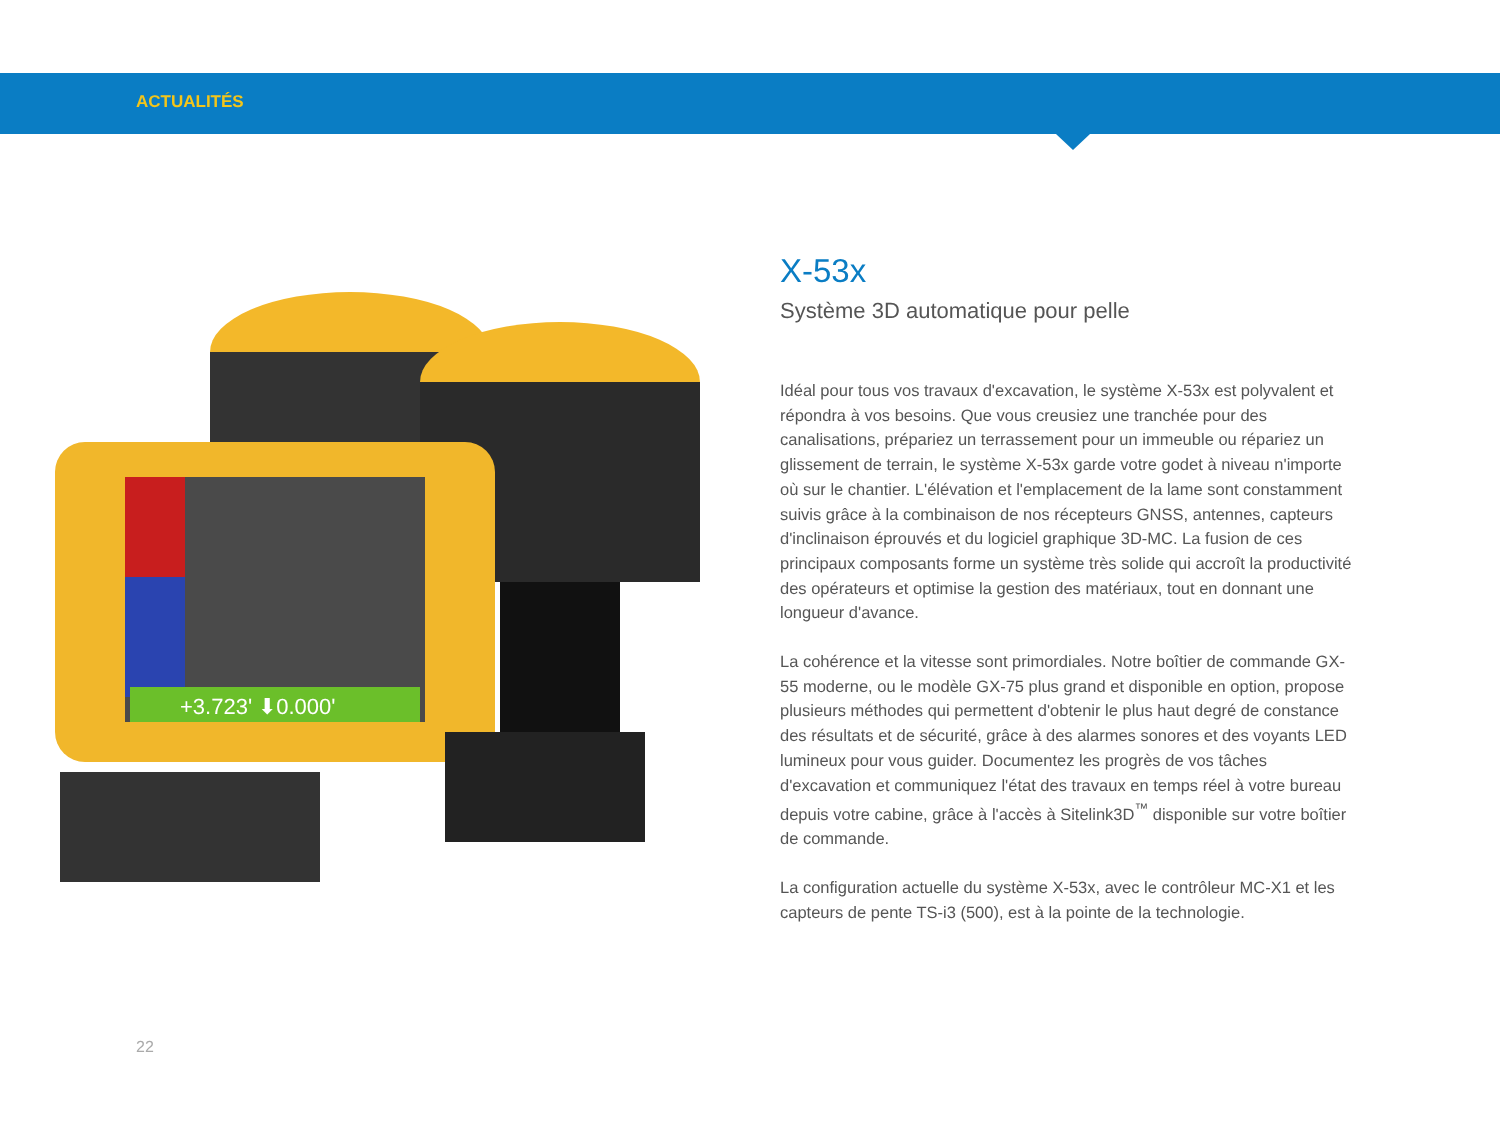ACTUALITÉS
+3.723' ⬇0.000'
X-53x
Système 3D automatique pour pelle
Idéal pour tous vos travaux d'excavation, le système X-53x est polyvalent et répondra à vos besoins. Que vous creusiez une tranchée pour des canalisations, prépariez un terrassement pour un immeuble ou répariez un glissement de terrain, le système X-53x garde votre godet à niveau n'importe où sur le chantier. L'élévation et l'emplacement de la lame sont constamment suivis grâce à la combinaison de nos récepteurs GNSS, antennes, capteurs d'inclinaison éprouvés et du logiciel graphique 3D-MC. La fusion de ces principaux composants forme un système très solide qui accroît la productivité des opérateurs et optimise la gestion des matériaux, tout en donnant une longueur d'avance.
La cohérence et la vitesse sont primordiales. Notre boîtier de commande GX-55 moderne, ou le modèle GX-75 plus grand et disponible en option, propose plusieurs méthodes qui permettent d'obtenir le plus haut degré de constance des résultats et de sécurité, grâce à des alarmes sonores et des voyants LED lumineux pour vous guider. Documentez les progrès de vos tâches d'excavation et communiquez l'état des travaux en temps réel à votre bureau depuis votre cabine, grâce à l'accès à Sitelink3D<sup>™</sup> disponible sur votre boîtier de commande.
La configuration actuelle du système X-53x, avec le contrôleur MC-X1 et les capteurs de pente TS-i3 (500), est à la pointe de la technologie.
22